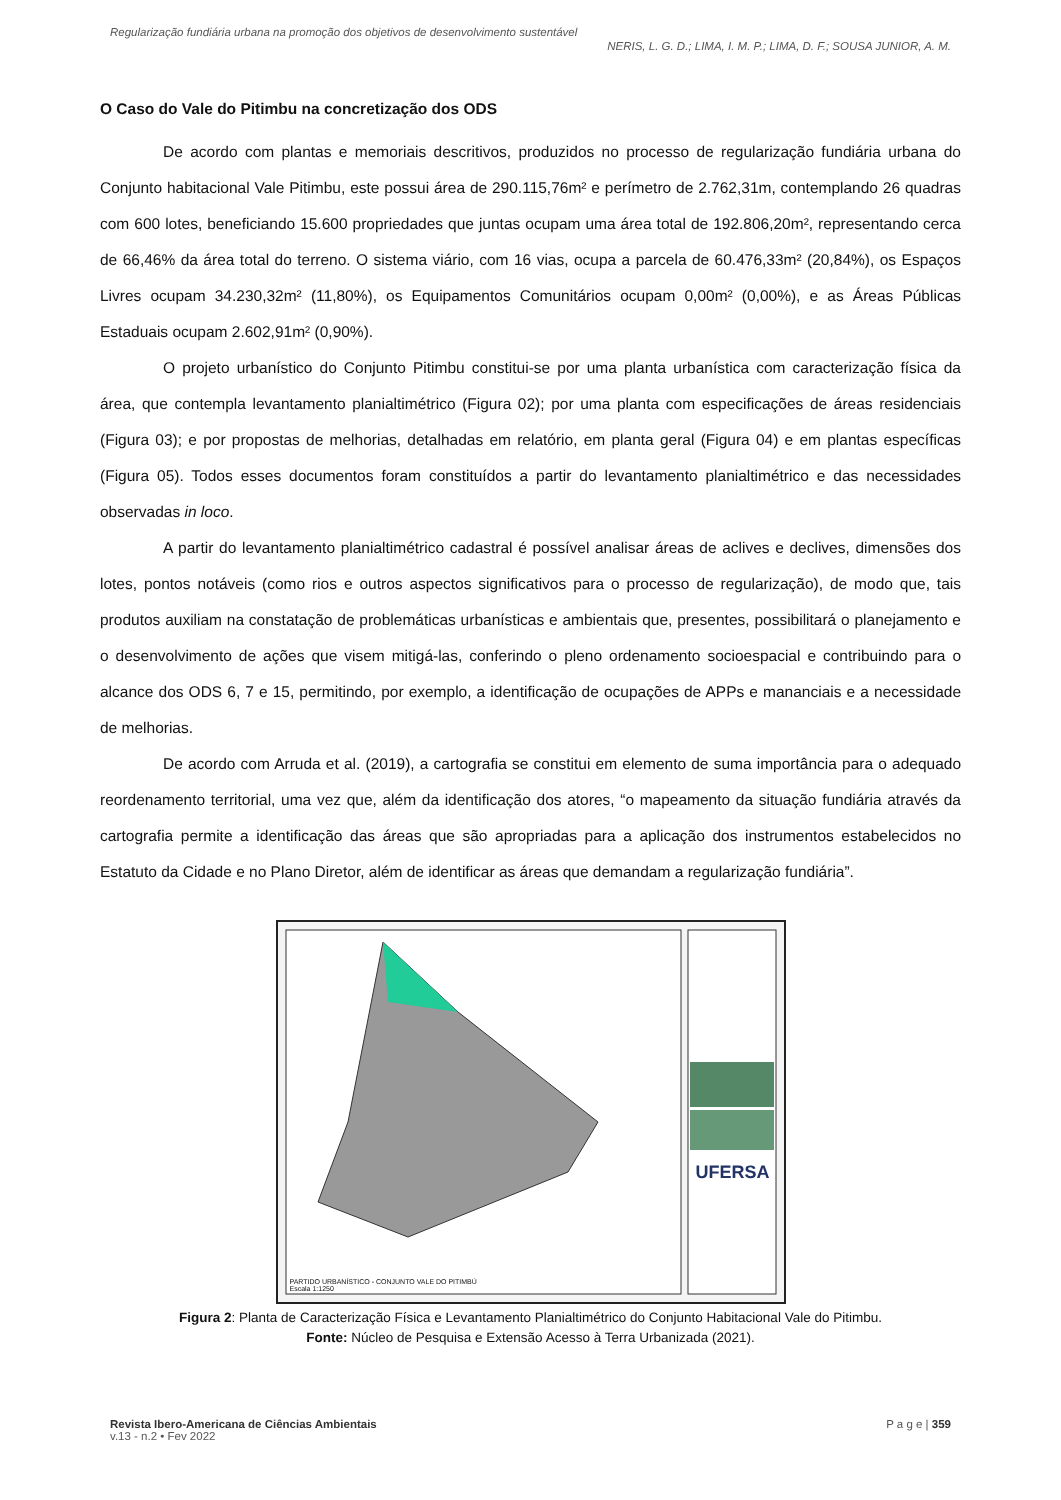Regularização fundiária urbana na promoção dos objetivos de desenvolvimento sustentável
NERIS, L. G. D.; LIMA, I. M. P.; LIMA, D. F.; SOUSA JUNIOR, A. M.
O Caso do Vale do Pitimbu na concretização dos ODS
De acordo com plantas e memoriais descritivos, produzidos no processo de regularização fundiária urbana do Conjunto habitacional Vale Pitimbu, este possui área de 290.115,76m² e perímetro de 2.762,31m, contemplando 26 quadras com 600 lotes, beneficiando 15.600 propriedades que juntas ocupam uma área total de 192.806,20m², representando cerca de 66,46% da área total do terreno. O sistema viário, com 16 vias, ocupa a parcela de 60.476,33m² (20,84%), os Espaços Livres ocupam 34.230,32m² (11,80%), os Equipamentos Comunitários ocupam 0,00m² (0,00%), e as Áreas Públicas Estaduais ocupam 2.602,91m² (0,90%).
O projeto urbanístico do Conjunto Pitimbu constitui-se por uma planta urbanística com caracterização física da área, que contempla levantamento planialtimétrico (Figura 02); por uma planta com especificações de áreas residenciais (Figura 03); e por propostas de melhorias, detalhadas em relatório, em planta geral (Figura 04) e em plantas específicas (Figura 05). Todos esses documentos foram constituídos a partir do levantamento planialtimétrico e das necessidades observadas in loco.
A partir do levantamento planialtimétrico cadastral é possível analisar áreas de aclives e declives, dimensões dos lotes, pontos notáveis (como rios e outros aspectos significativos para o processo de regularização), de modo que, tais produtos auxiliam na constatação de problemáticas urbanísticas e ambientais que, presentes, possibilitará o planejamento e o desenvolvimento de ações que visem mitigá-las, conferindo o pleno ordenamento socioespacial e contribuindo para o alcance dos ODS 6, 7 e 15, permitindo, por exemplo, a identificação de ocupações de APPs e mananciais e a necessidade de melhorias.
De acordo com Arruda et al. (2019), a cartografia se constitui em elemento de suma importância para o adequado reordenamento territorial, uma vez que, além da identificação dos atores, “o mapeamento da situação fundiária através da cartografia permite a identificação das áreas que são apropriadas para a aplicação dos instrumentos estabelecidos no Estatuto da Cidade e no Plano Diretor, além de identificar as áreas que demandam a regularização fundiária”.
PARTIDO URBANÍSTICO - CONJUNTO VALE DO PITIMBÚ
Escala 1:1250
UFERSA
Figura 2: Planta de Caracterização Física e Levantamento Planialtimétrico do Conjunto Habitacional Vale do Pitimbu.
Fonte: Núcleo de Pesquisa e Extensão Acesso à Terra Urbanizada (2021).
Revista Ibero-Americana de Ciências Ambientais P a g e | 359
v.13 - n.2 • Fev 2022